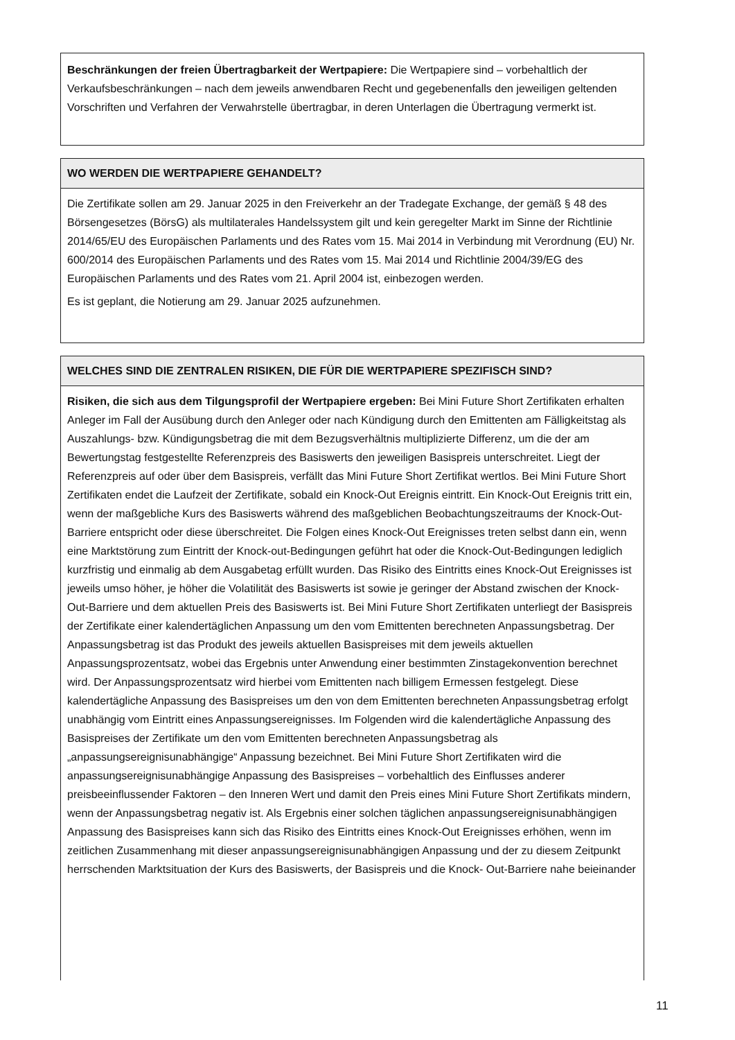Beschränkungen der freien Übertragbarkeit der Wertpapiere: Die Wertpapiere sind – vorbehaltlich der Verkaufsbeschränkungen – nach dem jeweils anwendbaren Recht und gegebenenfalls den jeweiligen geltenden Vorschriften und Verfahren der Verwahrstelle übertragbar, in deren Unterlagen die Übertragung vermerkt ist.
WO WERDEN DIE WERTPAPIERE GEHANDELT?
Die Zertifikate sollen am 29. Januar 2025 in den Freiverkehr an der Tradegate Exchange, der gemäß § 48 des Börsengesetzes (BörsG) als multilaterales Handelssystem gilt und kein geregelter Markt im Sinne der Richtlinie 2014/65/EU des Europäischen Parlaments und des Rates vom 15. Mai 2014 in Verbindung mit Verordnung (EU) Nr. 600/2014 des Europäischen Parlaments und des Rates vom 15. Mai 2014 und Richtlinie 2004/39/EG des Europäischen Parlaments und des Rates vom 21. April 2004 ist, einbezogen werden.
Es ist geplant, die Notierung am 29. Januar 2025 aufzunehmen.
WELCHES SIND DIE ZENTRALEN RISIKEN, DIE FÜR DIE WERTPAPIERE SPEZIFISCH SIND?
Risiken, die sich aus dem Tilgungsprofil der Wertpapiere ergeben: Bei Mini Future Short Zertifikaten erhalten Anleger im Fall der Ausübung durch den Anleger oder nach Kündigung durch den Emittenten am Fälligkeitstag als Auszahlungs- bzw. Kündigungsbetrag die mit dem Bezugsverhältnis multiplizierte Differenz, um die der am Bewertungstag festgestellte Referenzpreis des Basiswerts den jeweiligen Basispreis unterschreitet. Liegt der Referenzpreis auf oder über dem Basispreis, verfällt das Mini Future Short Zertifikat wertlos. Bei Mini Future Short Zertifikaten endet die Laufzeit der Zertifikate, sobald ein Knock-Out Ereignis eintritt. Ein Knock-Out Ereignis tritt ein, wenn der maßgebliche Kurs des Basiswerts während des maßgeblichen Beobachtungszeitraums der Knock-Out-Barriere entspricht oder diese überschreitet. Die Folgen eines Knock-Out Ereignisses treten selbst dann ein, wenn eine Marktstörung zum Eintritt der Knock-out-Bedingungen geführt hat oder die Knock-Out-Bedingungen lediglich kurzfristig und einmalig ab dem Ausgabetag erfüllt wurden. Das Risiko des Eintritts eines Knock-Out Ereignisses ist jeweils umso höher, je höher die Volatilität des Basiswerts ist sowie je geringer der Abstand zwischen der Knock-Out-Barriere und dem aktuellen Preis des Basiswerts ist. Bei Mini Future Short Zertifikaten unterliegt der Basispreis der Zertifikate einer kalendertäglichen Anpassung um den vom Emittenten berechneten Anpassungsbetrag. Der Anpassungsbetrag ist das Produkt des jeweils aktuellen Basispreises mit dem jeweils aktuellen Anpassungsprozentsatz, wobei das Ergebnis unter Anwendung einer bestimmten Zinstagekonvention berechnet wird. Der Anpassungsprozentsatz wird hierbei vom Emittenten nach billigem Ermessen festgelegt. Diese kalendertägliche Anpassung des Basispreises um den von dem Emittenten berechneten Anpassungsbetrag erfolgt unabhängig vom Eintritt eines Anpassungsereignisses. Im Folgenden wird die kalendertägliche Anpassung des Basispreises der Zertifikate um den vom Emittenten berechneten Anpassungsbetrag als „anpassungsereignisunabhängige“ Anpassung bezeichnet. Bei Mini Future Short Zertifikaten wird die anpassungsereignisunabhängige Anpassung des Basispreises – vorbehaltlich des Einflusses anderer preisbeeinflussender Faktoren – den Inneren Wert und damit den Preis eines Mini Future Short Zertifikats mindern, wenn der Anpassungsbetrag negativ ist. Als Ergebnis einer solchen täglichen anpassungsereignisunabhängigen Anpassung des Basispreises kann sich das Risiko des Eintritts eines Knock-Out Ereignisses erhöhen, wenn im zeitlichen Zusammenhang mit dieser anpassungsereignisunabhängigen Anpassung und der zu diesem Zeitpunkt herrschenden Marktsituation der Kurs des Basiswerts, der Basispreis und die Knock- Out-Barriere nahe beieinander
11